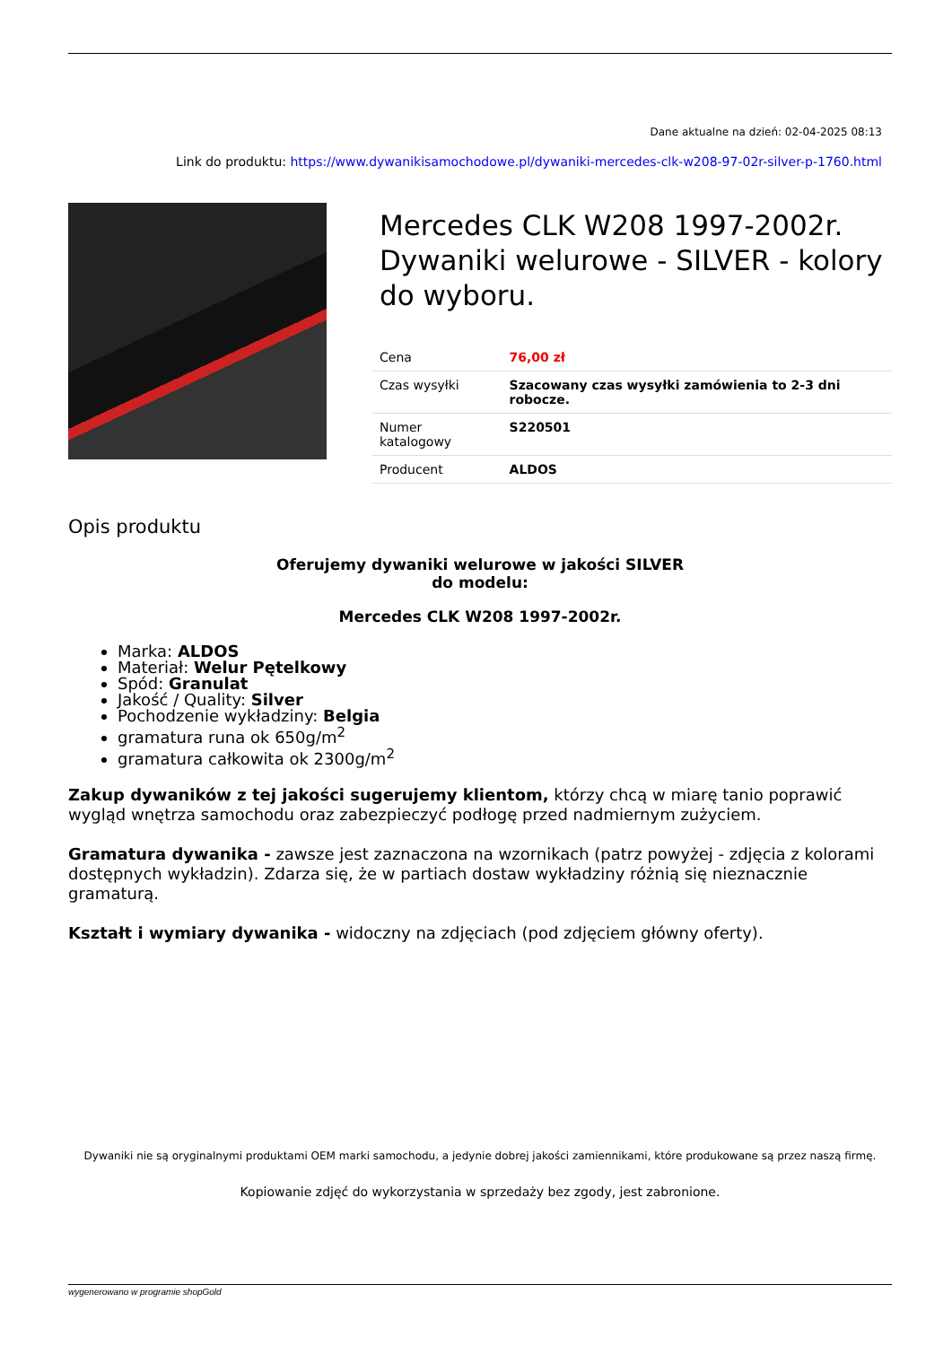Dane aktualne na dzień: 02-04-2025 08:13
Link do produktu: https://www.dywanikisamochodowe.pl/dywaniki-mercedes-clk-w208-97-02r-silver-p-1760.html
Mercedes CLK W208 1997-2002r. Dywaniki welurowe - SILVER - kolory do wyboru.
| Cena | 76,00 zł |
| Czas wysyłki | Szacowany czas wysyłki zamówienia to 2-3 dni robocze. |
| Numer katalogowy | S220501 |
| Producent | ALDOS |
Opis produktu
Oferujemy dywaniki welurowe w jakości SILVER
do modelu:
Mercedes CLK W208 1997-2002r.
Marka: ALDOS
Materiał: Welur Pętelkowy
Spód: Granulat
Jakość / Quality: Silver
Pochodzenie wykładziny: Belgia
gramatura runa ok 650g/m<sup>2</sup>
gramatura całkowita ok 2300g/m<sup>2</sup>
Zakup dywaników z tej jakości sugerujemy klientom, którzy chcą w miarę tanio poprawić wygląd wnętrza samochodu oraz zabezpieczyć podłogę przed nadmiernym zużyciem.
Gramatura dywanika - zawsze jest zaznaczona na wzornikach (patrz powyżej - zdjęcia z kolorami dostępnych wykładzin). Zdarza się, że w partiach dostaw wykładziny różnią się nieznacznie gramaturą.
Kształt i wymiary dywanika - widoczny na zdjęciach (pod zdjęciem główny oferty).
Dywaniki nie są oryginalnymi produktami OEM marki samochodu, a jedynie dobrej jakości zamiennikami, które produkowane są przez naszą firmę.
Kopiowanie zdjęć do wykorzystania w sprzedaży bez zgody, jest zabronione.
wygenerowano w programie shopGold